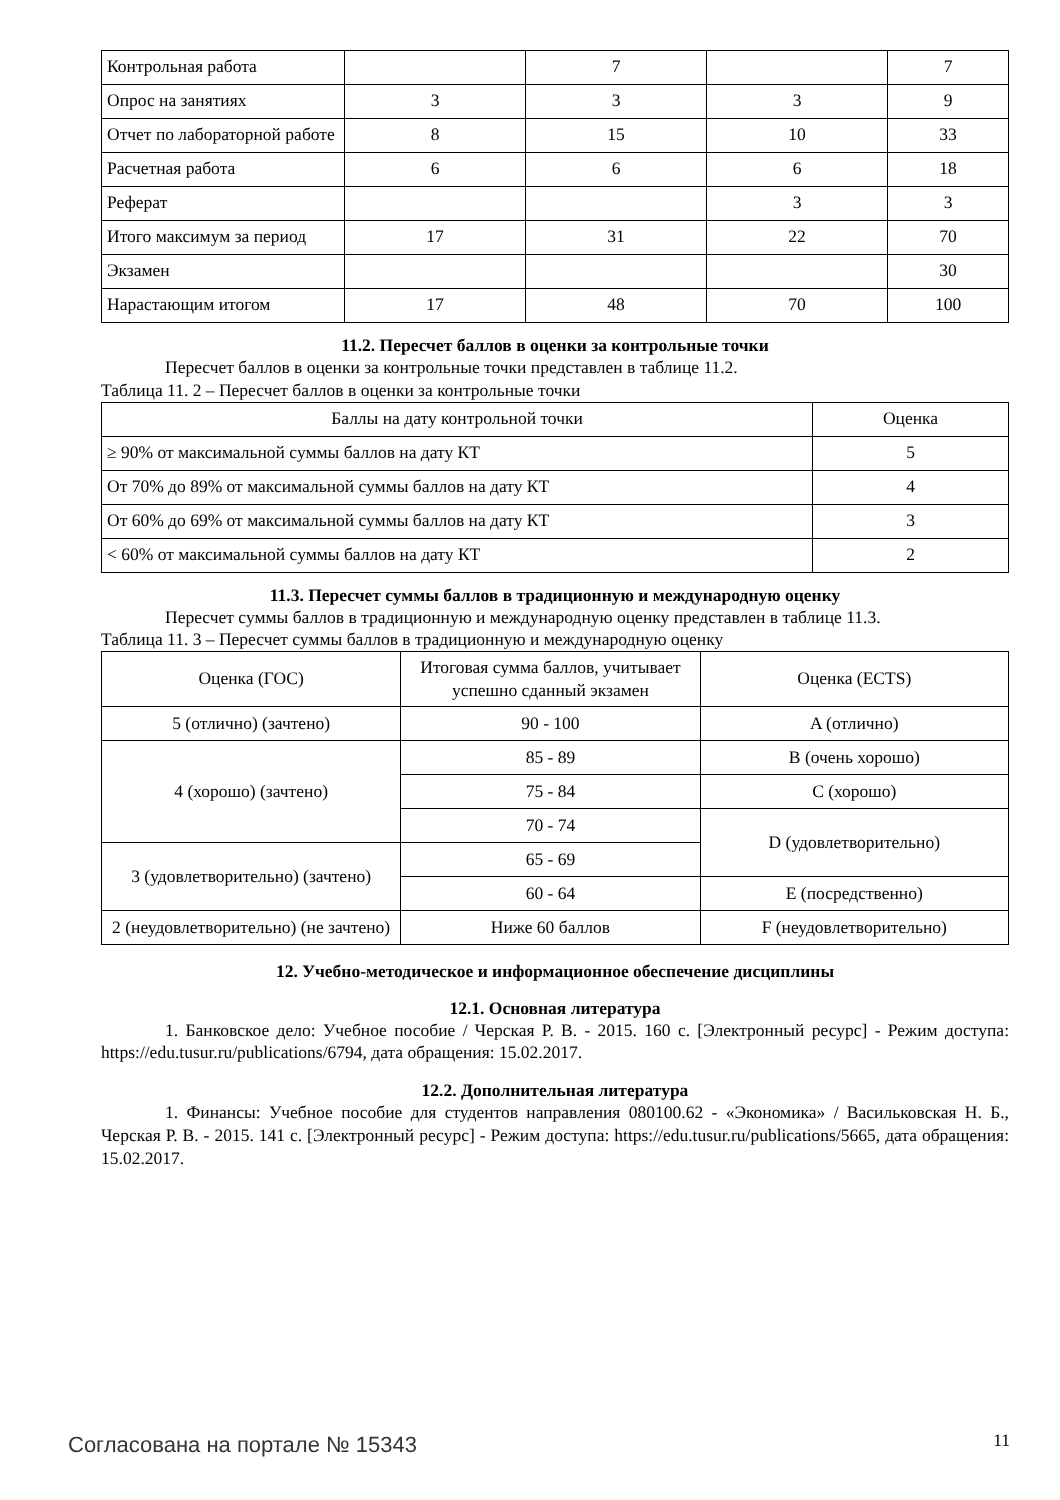| Контрольная работа | | 7 | | 7 |
| Опрос на занятиях | 3 | 3 | 3 | 9 |
| Отчет по лабораторной работе | 8 | 15 | 10 | 33 |
| Расчетная работа | 6 | 6 | 6 | 18 |
| Реферат | | | 3 | 3 |
| Итого максимум за период | 17 | 31 | 22 | 70 |
| Экзамен | | | | 30 |
| Нарастающим итогом | 17 | 48 | 70 | 100 |
11.2. Пересчет баллов в оценки за контрольные точки
Пересчет баллов в оценки за контрольные точки представлен в таблице 11.2.
Таблица 11. 2 – Пересчет баллов в оценки за контрольные точки
| Баллы на дату контрольной точки | Оценка |
| --- | --- |
| ≥ 90% от максимальной суммы баллов на дату КТ | 5 |
| От 70% до 89% от максимальной суммы баллов на дату КТ | 4 |
| От 60% до 69% от максимальной суммы баллов на дату КТ | 3 |
| < 60% от максимальной суммы баллов на дату КТ | 2 |
11.3. Пересчет суммы баллов в традиционную и международную оценку
Пересчет суммы баллов в традиционную и международную оценку представлен в таблице 11.3.
Таблица 11. 3 – Пересчет суммы баллов в традиционную и международную оценку
| Оценка (ГОС) | Итоговая сумма баллов, учитывает успешно сданный экзамен | Оценка (ECTS) |
| --- | --- | --- |
| 5 (отлично) (зачтено) | 90 - 100 | A (отлично) |
| 4 (хорошо) (зачтено) | 85 - 89 | B (очень хорошо) |
| | 75 - 84 | C (хорошо) |
| | 70 - 74 | D (удовлетворительно) |
| 3 (удовлетворительно) (зачтено) | 65 - 69 | |
| | 60 - 64 | E (посредственно) |
| 2 (неудовлетворительно) (не зачтено) | Ниже 60 баллов | F (неудовлетворительно) |
12. Учебно-методическое и информационное обеспечение дисциплины
12.1. Основная литература
1. Банковское дело: Учебное пособие / Черская Р. В. - 2015. 160 с. [Электронный ресурс] - Режим доступа: https://edu.tusur.ru/publications/6794, дата обращения: 15.02.2017.
12.2. Дополнительная литература
1. Финансы: Учебное пособие для студентов направления 080100.62 - «Экономика» / Васильковская Н. Б., Черская Р. В. - 2015. 141 с. [Электронный ресурс] - Режим доступа: https://edu.tusur.ru/publications/5665, дата обращения: 15.02.2017.
Согласована на портале № 15343 11